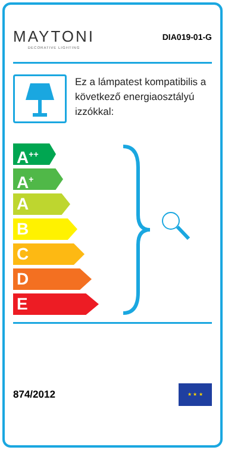MAYTONI
DECORATIVE LIGHTING
DIA019-01-G
Ez a lámpatest kompatibilis a következő energiaosztályú izzókkal:
A<sup>++</sup>
A<sup>+</sup>
A
B
C
D
E
874/2012
★ ★ ★